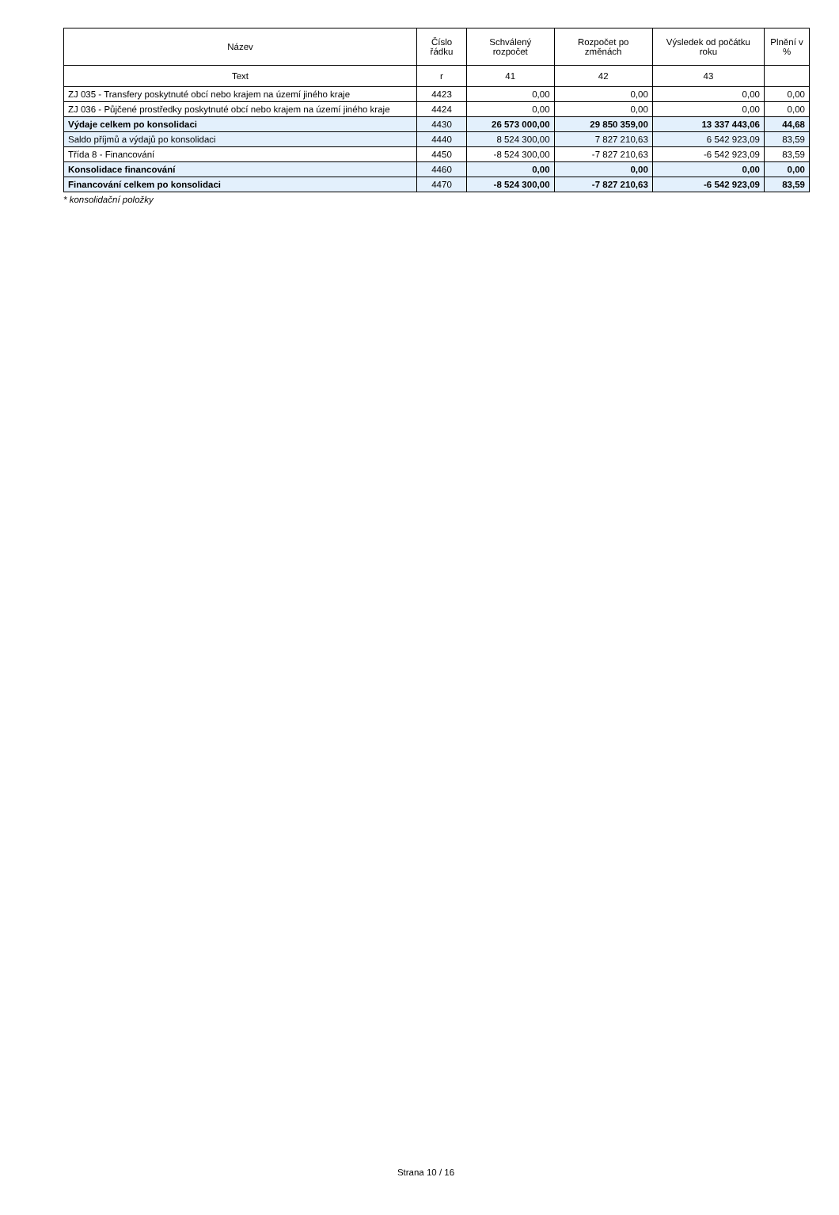| Název | Číslo řádku | Schválený rozpočet | Rozpočet po změnách | Výsledek od počátku roku | Plnění v % |
| --- | --- | --- | --- | --- | --- |
| Text | r | 41 | 42 | 43 | |
| ZJ 035 - Transfery poskytnuté obcí nebo krajem na území jiného kraje | 4423 | 0,00 | 0,00 | 0,00 | 0,00 |
| ZJ 036 - Půjčené prostředky poskytnuté obcí nebo krajem na území jiného kraje | 4424 | 0,00 | 0,00 | 0,00 | 0,00 |
| Výdaje celkem po konsolidaci | 4430 | 26 573 000,00 | 29 850 359,00 | 13 337 443,06 | 44,68 |
| Saldo příjmů a výdajů po konsolidaci | 4440 | 8 524 300,00 | 7 827 210,63 | 6 542 923,09 | 83,59 |
| Třída 8 - Financování | 4450 | -8 524 300,00 | -7 827 210,63 | -6 542 923,09 | 83,59 |
| Konsolidace financování | 4460 | 0,00 | 0,00 | 0,00 | 0,00 |
| Financování celkem po konsolidaci | 4470 | -8 524 300,00 | -7 827 210,63 | -6 542 923,09 | 83,59 |
* konsolidační položky
Strana 10 / 16